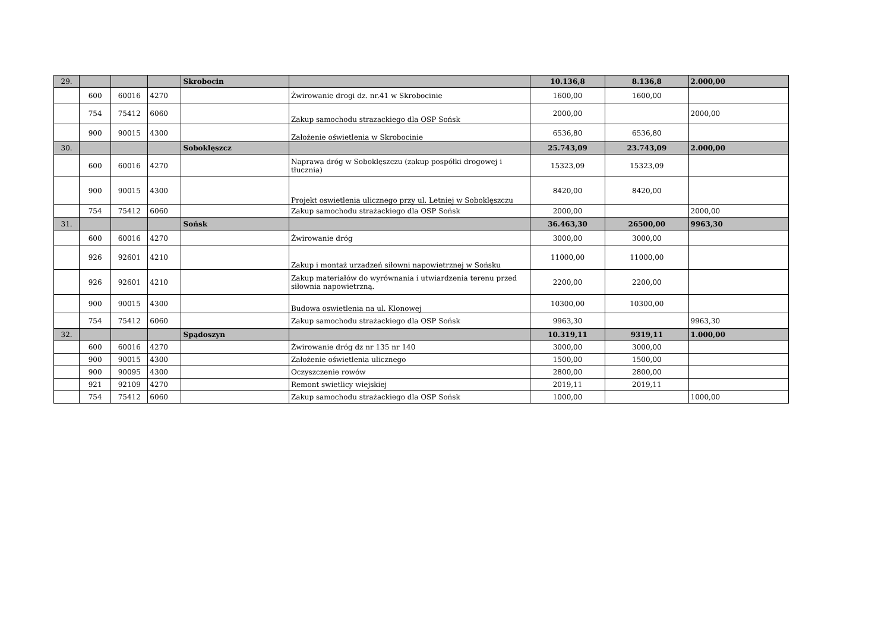| 29. | | | | Skrobocin | | 10.136,8 | 8.136,8 | 2.000,00 |
| | 600 | 60016 | 4270 | | Żwirowanie drogi dz. nr.41 w Skrobocinie | 1600,00 | 1600,00 | |
| | 754 | 75412 | 6060 | | Zakup samochodu strazackiego dla OSP Sońsk | 2000,00 | | 2000,00 |
| | 900 | 90015 | 4300 | | Założenie oświetlenia w Skrobocinie | 6536,80 | 6536,80 | |
| 30. | | | | Soboklęszcz | | 25.743,09 | 23.743,09 | 2.000,00 |
| | 600 | 60016 | 4270 | | Naprawa dróg w Soboklęszczu (zakup pospółki drogowej i tłucznia) | 15323,09 | 15323,09 | |
| | 900 | 90015 | 4300 | | Projekt oswietlenia ulicznego przy ul. Letniej w Soboklęszczu | 8420,00 | 8420,00 | |
| | 754 | 75412 | 6060 | | Zakup samochodu strażackiego dla OSP Sońsk | 2000,00 | | 2000,00 |
| 31. | | | | Sońsk | | 36.463,30 | 26500,00 | 9963,30 |
| | 600 | 60016 | 4270 | | Żwirowanie dróg | 3000,00 | 3000,00 | |
| | 926 | 92601 | 4210 | | Zakup i montaż urzadzeń siłowni napowietrznej w Sońsku | 11000,00 | 11000,00 | |
| | 926 | 92601 | 4210 | | Zakup materiałów do wyrównania i utwiardzenia terenu przed siłownia napowietrzną. | 2200,00 | 2200,00 | |
| | 900 | 90015 | 4300 | | Budowa oswietlenia na ul. Klonowej | 10300,00 | 10300,00 | |
| | 754 | 75412 | 6060 | | Zakup samochodu strażackiego dla OSP Sońsk | 9963,30 | | 9963,30 |
| 32. | | | | Spądoszyn | | 10.319,11 | 9319,11 | 1.000,00 |
| | 600 | 60016 | 4270 | | Żwirowanie dróg dz nr 135 nr 140 | 3000,00 | 3000,00 | |
| | 900 | 90015 | 4300 | | Założenie oświetlenia ulicznego | 1500,00 | 1500,00 | |
| | 900 | 90095 | 4300 | | Oczyszczenie rowów | 2800,00 | 2800,00 | |
| | 921 | 92109 | 4270 | | Remont swietlicy wiejskiej | 2019,11 | 2019,11 | |
| | 754 | 75412 | 6060 | | Zakup samochodu strażackiego dla OSP Sońsk | 1000,00 | | 1000,00 |